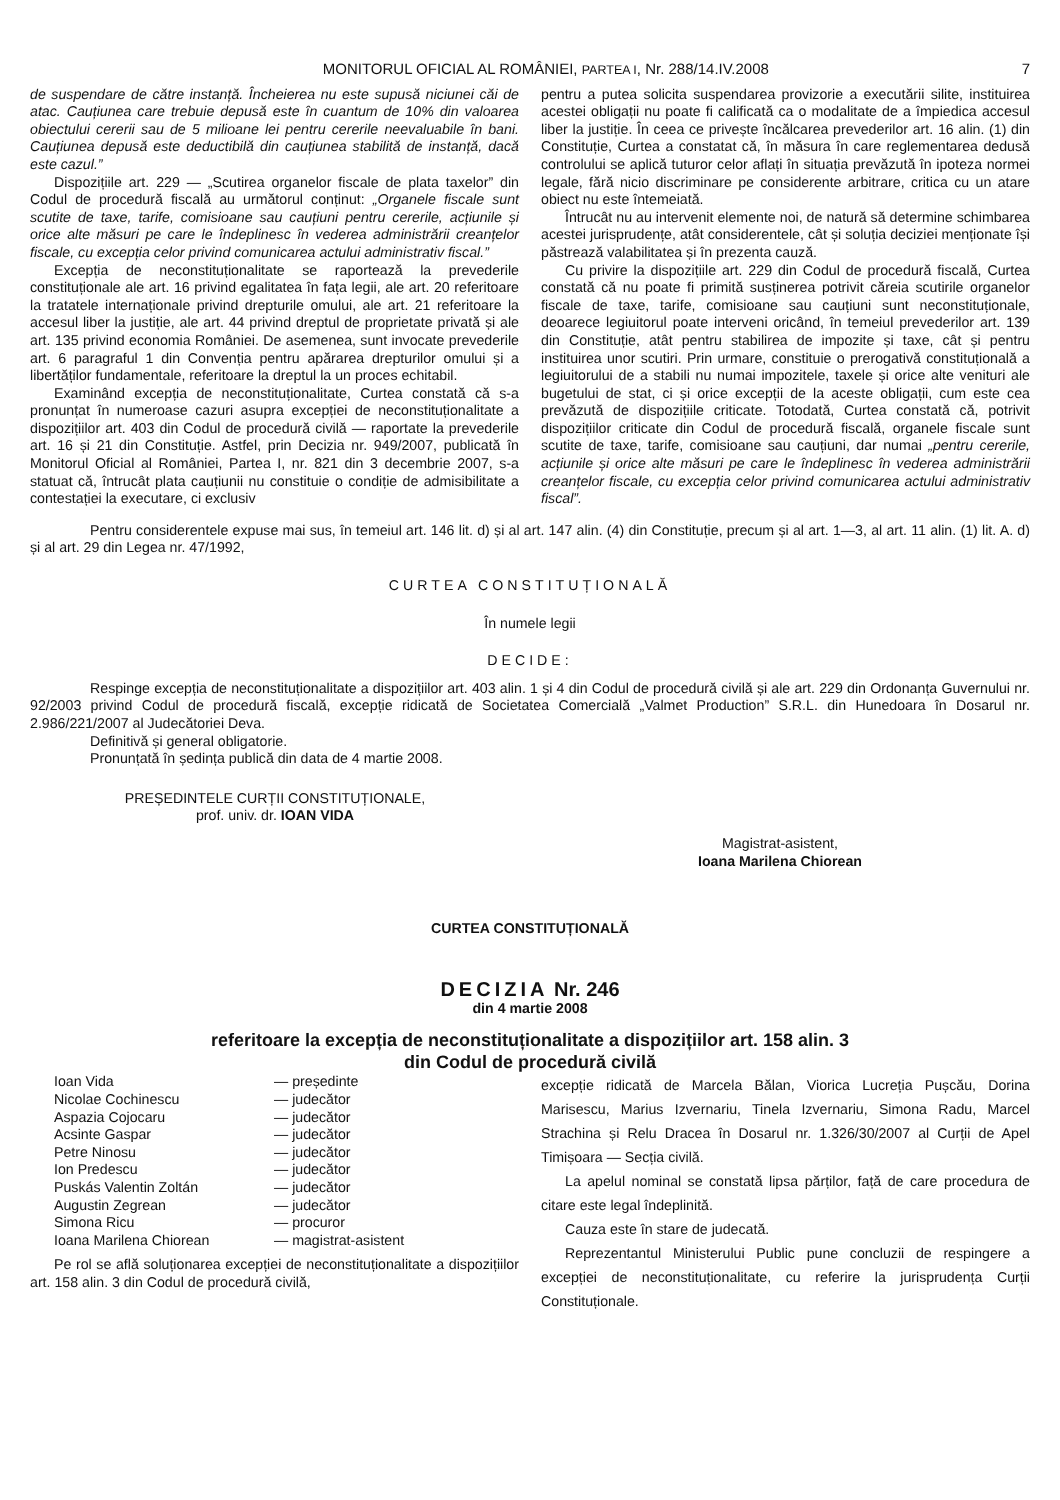MONITORUL OFICIAL AL ROMÂNIEI, PARTEA I, Nr. 288/14.IV.2008 7
de suspendare de către instanță. Încheierea nu este supusă niciunei căi de atac. Cauțiunea care trebuie depusă este în cuantum de 10% din valoarea obiectului cererii sau de 5 milioane lei pentru cererile neevaluabile în bani. Cauțiunea depusă este deductibilă din cauțiunea stabilită de instanță, dacă este cazul.”
Dispozițiile art. 229 — „Scutirea organelor fiscale de plata taxelor” din Codul de procedură fiscală au următorul conținut: „Organele fiscale sunt scutite de taxe, tarife, comisioane sau cauțiuni pentru cererile, acțiunile și orice alte măsuri pe care le îndeplinesc în vederea administrării creanțelor fiscale, cu excepția celor privind comunicarea actului administrativ fiscal.”
Excepția de neconstituționalitate se raportează la prevederile constituționale ale art. 16 privind egalitatea în fața legii, ale art. 20 referitoare la tratatele internaționale privind drepturile omului, ale art. 21 referitoare la accesul liber la justiție, ale art. 44 privind dreptul de proprietate privată și ale art. 135 privind economia României. De asemenea, sunt invocate prevederile art. 6 paragraful 1 din Convenția pentru apărarea drepturilor omului și a libertăților fundamentale, referitoare la dreptul la un proces echitabil.
Examinând excepția de neconstituționalitate, Curtea constată că s-a pronunțat în numeroase cazuri asupra excepției de neconstituționalitate a dispozițiilor art. 403 din Codul de procedură civilă — raportate la prevederile art. 16 și 21 din Constituție. Astfel, prin Decizia nr. 949/2007, publicată în Monitorul Oficial al României, Partea I, nr. 821 din 3 decembrie 2007, s-a statuat că, întrucât plata cauțiunii nu constituie o condiție de admisibilitate a contestației la executare, ci exclusiv
pentru a putea solicita suspendarea provizorie a executării silite, instituirea acestei obligații nu poate fi calificată ca o modalitate de a împiedica accesul liber la justiție. În ceea ce privește încălcarea prevederilor art. 16 alin. (1) din Constituție, Curtea a constatat că, în măsura în care reglementarea dedusă controlului se aplică tuturor celor aflați în situația prevăzută în ipoteza normei legale, fără nicio discriminare pe considerente arbitrare, critica cu un atare obiect nu este întemeiată.
Întrucât nu au intervenit elemente noi, de natură să determine schimbarea acestei jurisprudențe, atât considerentele, cât și soluția deciziei menționate își păstrează valabilitatea și în prezenta cauză.
Cu privire la dispozițiile art. 229 din Codul de procedură fiscală, Curtea constată că nu poate fi primită susținerea potrivit căreia scutirile organelor fiscale de taxe, tarife, comisioane sau cauțiuni sunt neconstituționale, deoarece legiuitorul poate interveni oricând, în temeiul prevederilor art. 139 din Constituție, atât pentru stabilirea de impozite și taxe, cât și pentru instituirea unor scutiri. Prin urmare, constituie o prerogativă constituțională a legiuitorului de a stabili nu numai impozitele, taxele și orice alte venituri ale bugetului de stat, ci și orice excepții de la aceste obligații, cum este cea prevăzută de dispozițiile criticate. Totodată, Curtea constată că, potrivit dispozițiilor criticate din Codul de procedură fiscală, organele fiscale sunt scutite de taxe, tarife, comisioane sau cauțiuni, dar numai „pentru cererile, acțiunile și orice alte măsuri pe care le îndeplinesc în vederea administrării creanțelor fiscale, cu excepția celor privind comunicarea actului administrativ fiscal”.
Pentru considerentele expuse mai sus, în temeiul art. 146 lit. d) și al art. 147 alin. (4) din Constituție, precum și al art. 1—3, al art. 11 alin. (1) lit. A. d) și al art. 29 din Legea nr. 47/1992,
CURTEA CONSTITUȚIONALĂ
În numele legii
DECIDE:
Respinge excepția de neconstituționalitate a dispozițiilor art. 403 alin. 1 și 4 din Codul de procedură civilă și ale art. 229 din Ordonanța Guvernului nr. 92/2003 privind Codul de procedură fiscală, excepție ridicată de Societatea Comercială „Valmet Production” S.R.L. din Hunedoara în Dosarul nr. 2.986/221/2007 al Judecătoriei Deva.
Definitivă și general obligatorie.
Pronunțată în ședința publică din data de 4 martie 2008.
PREȘEDINTELE CURȚII CONSTITUȚIONALE,
prof. univ. dr. IOAN VIDA
Magistrat-asistent,
Ioana Marilena Chiorean
CURTEA CONSTITUȚIONALĂ
DECIZIA Nr. 246
din 4 martie 2008
referitoare la excepția de neconstituționalitate a dispozițiilor art. 158 alin. 3
din Codul de procedură civilă
| Ioan Vida | — președinte |
| Nicolae Cochinescu | — judecător |
| Aspazia Cojocaru | — judecător |
| Acsinte Gaspar | — judecător |
| Petre Ninosu | — judecător |
| Ion Predescu | — judecător |
| Puskás Valentin Zoltán | — judecător |
| Augustin Zegrean | — judecător |
| Simona Ricu | — procuror |
| Ioana Marilena Chiorean | — magistrat-asistent |
Pe rol se află soluționarea excepției de neconstituționalitate a dispozițiilor art. 158 alin. 3 din Codul de procedură civilă,
excepție ridicată de Marcela Bălan, Viorica Lucreția Pușcău, Dorina Marisescu, Marius Izvernariu, Tinela Izvernariu, Simona Radu, Marcel Strachina și Relu Dracea în Dosarul nr. 1.326/30/2007 al Curții de Apel Timișoara — Secția civilă.
La apelul nominal se constată lipsa părților, față de care procedura de citare este legal îndeplinită.
Cauza este în stare de judecată.
Reprezentantul Ministerului Public pune concluzii de respingere a excepției de neconstituționalitate, cu referire la jurisprudența Curții Constituționale.